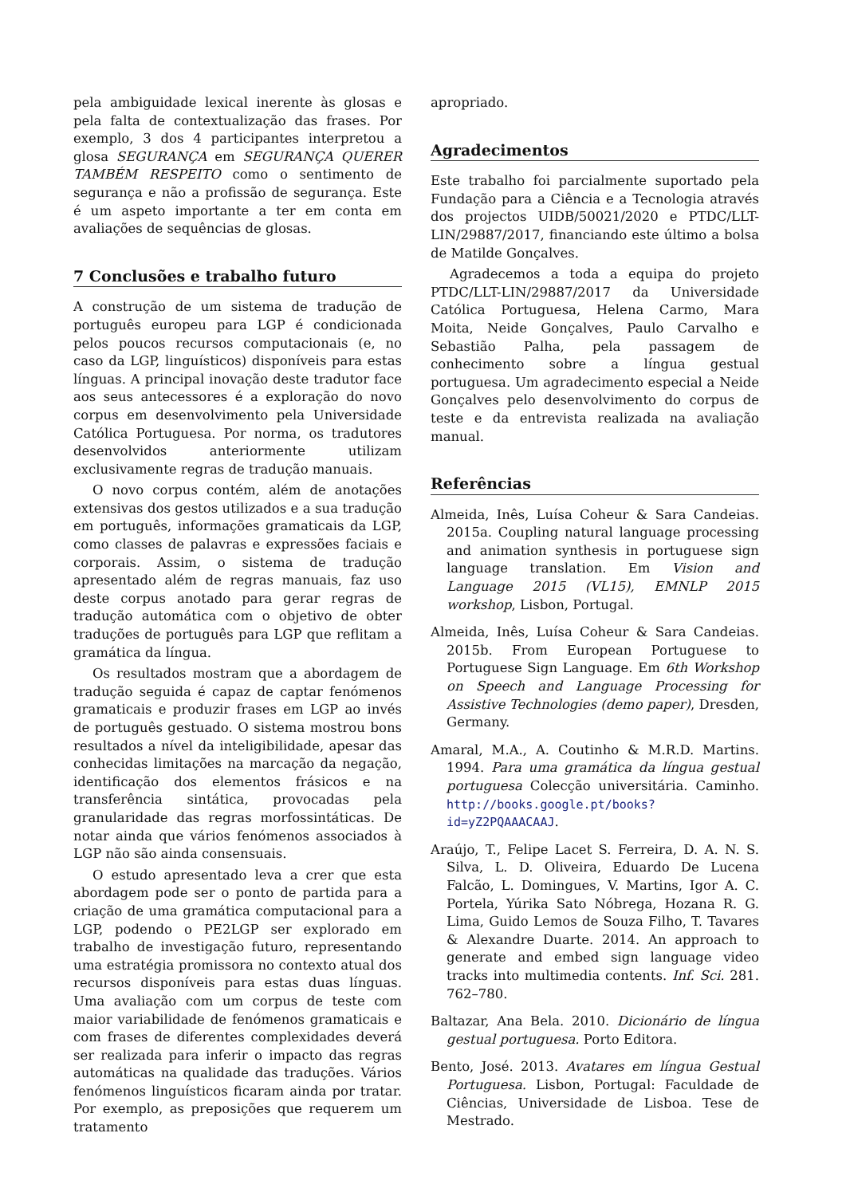pela ambiguidade lexical inerente às glosas e pela falta de contextualização das frases. Por exemplo, 3 dos 4 participantes interpretou a glosa SEGURANÇA em SEGURANÇA QUERER TAMBÉM RESPEITO como o sentimento de segurança e não a profissão de segurança. Este é um aspeto importante a ter em conta em avaliações de sequências de glosas.
7 Conclusões e trabalho futuro
A construção de um sistema de tradução de português europeu para LGP é condicionada pelos poucos recursos computacionais (e, no caso da LGP, linguísticos) disponíveis para estas línguas. A principal inovação deste tradutor face aos seus antecessores é a exploração do novo corpus em desenvolvimento pela Universidade Católica Portuguesa. Por norma, os tradutores desenvolvidos anteriormente utilizam exclusivamente regras de tradução manuais.
O novo corpus contém, além de anotações extensivas dos gestos utilizados e a sua tradução em português, informações gramaticais da LGP, como classes de palavras e expressões faciais e corporais. Assim, o sistema de tradução apresentado além de regras manuais, faz uso deste corpus anotado para gerar regras de tradução automática com o objetivo de obter traduções de português para LGP que reflitam a gramática da língua.
Os resultados mostram que a abordagem de tradução seguida é capaz de captar fenómenos gramaticais e produzir frases em LGP ao invés de português gestuado. O sistema mostrou bons resultados a nível da inteligibilidade, apesar das conhecidas limitações na marcação da negação, identificação dos elementos frásicos e na transferência sintática, provocadas pela granularidade das regras morfossintáticas. De notar ainda que vários fenómenos associados à LGP não são ainda consensuais.
O estudo apresentado leva a crer que esta abordagem pode ser o ponto de partida para a criação de uma gramática computacional para a LGP, podendo o PE2LGP ser explorado em trabalho de investigação futuro, representando uma estratégia promissora no contexto atual dos recursos disponíveis para estas duas línguas. Uma avaliação com um corpus de teste com maior variabilidade de fenómenos gramaticais e com frases de diferentes complexidades deverá ser realizada para inferir o impacto das regras automáticas na qualidade das traduções. Vários fenómenos linguísticos ficaram ainda por tratar. Por exemplo, as preposições que requerem um tratamento
apropriado.
Agradecimentos
Este trabalho foi parcialmente suportado pela Fundação para a Ciência e a Tecnologia através dos projectos UIDB/50021/2020 e PTDC/LLT-LIN/29887/2017, financiando este último a bolsa de Matilde Gonçalves.
Agradecemos a toda a equipa do projeto PTDC/LLT-LIN/29887/2017 da Universidade Católica Portuguesa, Helena Carmo, Mara Moita, Neide Gonçalves, Paulo Carvalho e Sebastião Palha, pela passagem de conhecimento sobre a língua gestual portuguesa. Um agradecimento especial a Neide Gonçalves pelo desenvolvimento do corpus de teste e da entrevista realizada na avaliação manual.
Referências
Almeida, Inês, Luísa Coheur & Sara Candeias. 2015a. Coupling natural language processing and animation synthesis in portuguese sign language translation. Em Vision and Language 2015 (VL15), EMNLP 2015 workshop, Lisbon, Portugal.
Almeida, Inês, Luísa Coheur & Sara Candeias. 2015b. From European Portuguese to Portuguese Sign Language. Em 6th Workshop on Speech and Language Processing for Assistive Technologies (demo paper), Dresden, Germany.
Amaral, M.A., A. Coutinho & M.R.D. Martins. 1994. Para uma gramática da língua gestual portuguesa Colecção universitária. Caminho. http://books.google.pt/books?id=yZ2PQAAACAAJ.
Araújo, T., Felipe Lacet S. Ferreira, D. A. N. S. Silva, L. D. Oliveira, Eduardo De Lucena Falcão, L. Domingues, V. Martins, Igor A. C. Portela, Yúrika Sato Nóbrega, Hozana R. G. Lima, Guido Lemos de Souza Filho, T. Tavares & Alexandre Duarte. 2014. An approach to generate and embed sign language video tracks into multimedia contents. Inf. Sci. 281. 762–780.
Baltazar, Ana Bela. 2010. Dicionário de língua gestual portuguesa. Porto Editora.
Bento, José. 2013. Avatares em língua Gestual Portuguesa. Lisbon, Portugal: Faculdade de Ciências, Universidade de Lisboa. Tese de Mestrado.